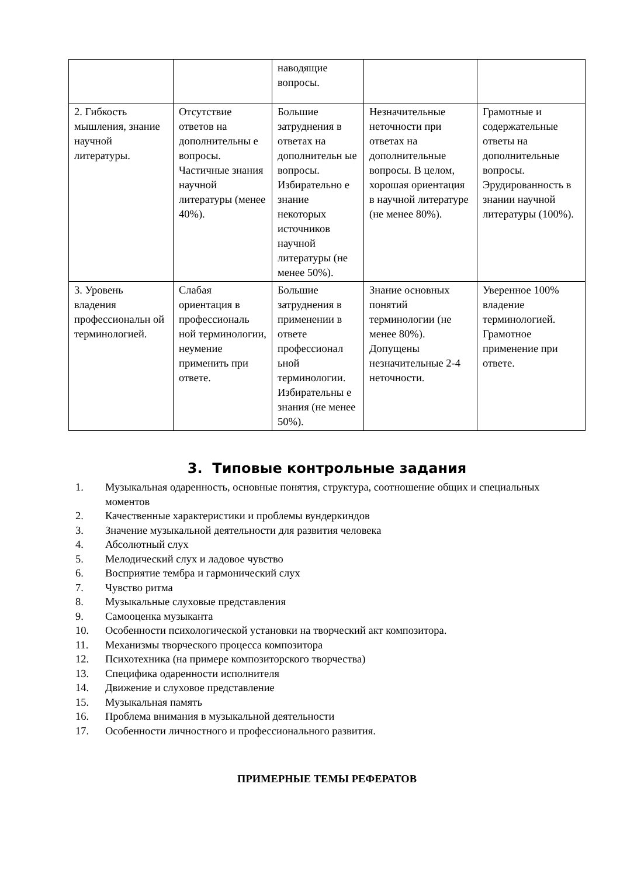| | | наводящие вопросы. | | |
| 2. Гибкость мышления, знание научной литературы. | Отсутствие ответов на дополнительны е вопросы. Частичные знания научной литературы (менее 40%). | Большие затруднения в ответах на дополнительн ые вопросы. Избирательно е знание некоторых источников научной литературы (не менее 50%). | Незначительные неточности при ответах на дополнительные вопросы. В целом, хорошая ориентация в научной литературе (не менее 80%). | Грамотные и содержательные ответы на дополнительные вопросы. Эрудированность в знании научной литературы (100%). |
| 3. Уровень владения профессиональн ой терминологией. | Слабая ориентация в профессиональ ной терминологии, неумение применить при ответе. | Большие затруднения в применении в ответе профессионал ьной терминологии. Избирательны е знания (не менее 50%). | Знание основных понятий терминологии (не менее 80%). Допущены незначительные 2-4 неточности. | Уверенное 100% владение терминологией. Грамотное применение при ответе. |
3. Типовые контрольные задания
1. Музыкальная одаренность, основные понятия, структура, соотношение общих и специальных моментов
2. Качественные характеристики и проблемы вундеркиндов
3. Значение музыкальной деятельности для развития человека
4. Абсолютный слух
5. Мелодический слух и ладовое чувство
6. Восприятие тембра и гармонический слух
7. Чувство ритма
8. Музыкальные слуховые представления
9. Самооценка музыканта
10. Особенности психологической установки на творческий акт композитора.
11. Механизмы творческого процесса композитора
12. Психотехника (на примере композиторского творчества)
13. Специфика одаренности исполнителя
14. Движение и слуховое представление
15. Музыкальная память
16. Проблема внимания в музыкальной деятельности
17. Особенности личностного и профессионального развития.
ПРИМЕРНЫЕ ТЕМЫ РЕФЕРАТОВ